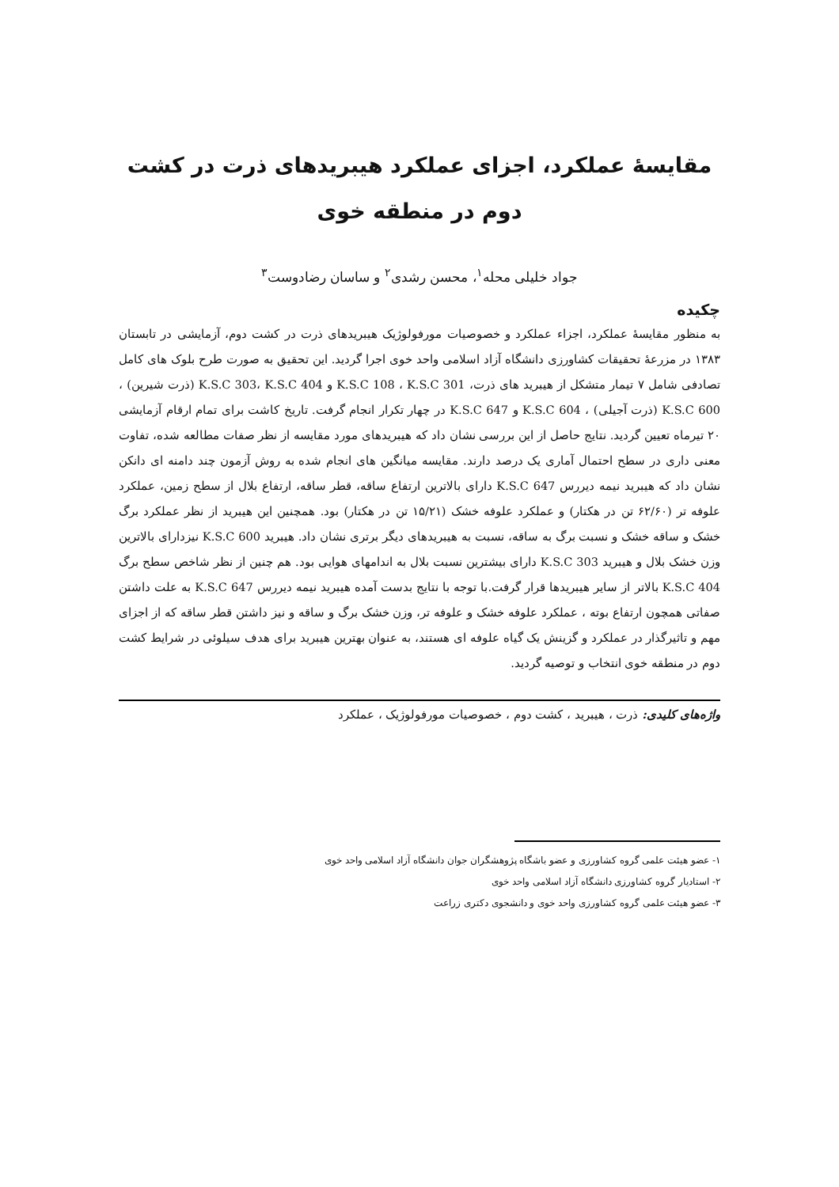مقایسهٔ عملکرد، اجزای عملکرد هیبریدهای ذرت در کشت دوم در منطقه خوی
جواد خلیلی محله<sup>۱</sup>، محسن رشدی<sup>۲</sup> و ساسان رضادوست<sup>۳</sup>
چکیده
به منظور مقایسهٔ عملکرد، اجزاء عملکرد و خصوصیات مورفولوژیک هیبریدهای ذرت در کشت دوم، آزمایشی در تابستان ۱۳۸۳ در مزرعهٔ تحقیقات کشاورزی دانشگاه آزاد اسلامی واحد خوی اجرا گردید. این تحقیق به صورت طرح بلوک های کامل تصادفی شامل ۷ تیمار متشکل از هیبرید های ذرت، K.S.C 108 ، K.S.C 301 و K.S.C 303، K.S.C 404 (ذرت شیرین) ، K.S.C 600 (ذرت آجیلی) ، K.S.C 604 و K.S.C 647 در چهار تکرار انجام گرفت. تاریخ کاشت برای تمام ارقام آزمایشی ۲۰ تیرماه تعیین گردید. نتایج حاصل از این بررسی نشان داد که هیبریدهای مورد مقایسه از نظر صفات مطالعه شده، تفاوت معنی داری در سطح احتمال آماری یک درصد دارند. مقایسه میانگین های انجام شده به روش آزمون چند دامنه ای دانکن نشان داد که هیبرید نیمه دیررس K.S.C 647 دارای بالاترین ارتفاع ساقه، قطر ساقه، ارتفاع بلال از سطح زمین، عملکرد علوفه تر (۶۲/۶۰ تن در هکتار) و عملکرد علوفه خشک (۱۵/۲۱ تن در هکتار) بود. همچنین این هیبرید از نظر عملکرد برگ خشک و ساقه خشک و نسبت برگ به ساقه، نسبت به هیبریدهای دیگر برتری نشان داد. هیبرید K.S.C 600 نیزدارای بالاترین وزن خشک بلال و هیبرید K.S.C 303 دارای بیشترین نسبت بلال به اندامهای هوایی بود. هم چنین از نظر شاخص سطح برگ K.S.C 404 بالاتر از سایر هیبریدها قرار گرفت.با توجه با نتایج بدست آمده هیبرید نیمه دیررس K.S.C 647 به علت داشتن صفاتی همچون ارتفاع بوته ، عملکرد علوفه خشک و علوفه تر، وزن خشک برگ و ساقه و نیز داشتن قطر ساقه که از اجزای مهم و تاثیرگذار در عملکرد و گزینش یک گیاه علوفه ای هستند، به عنوان بهترین هیبرید برای هدف سیلوئی در شرایط کشت دوم در منطقه خوی انتخاب و توصیه گردید.
واژه‌های کلیدی: ذرت ، هیبرید ، کشت دوم ، خصوصیات مورفولوژیک ، عملکرد
۱- عضو هیئت علمی گروه کشاورزی و عضو باشگاه پژوهشگران جوان دانشگاه آزاد اسلامی واحد خوی
۲- استادیار گروه کشاورزی دانشگاه آزاد اسلامی واحد خوی
۳- عضو هیئت علمی گروه کشاورزی واحد خوی و دانشجوی دکتری زراعت